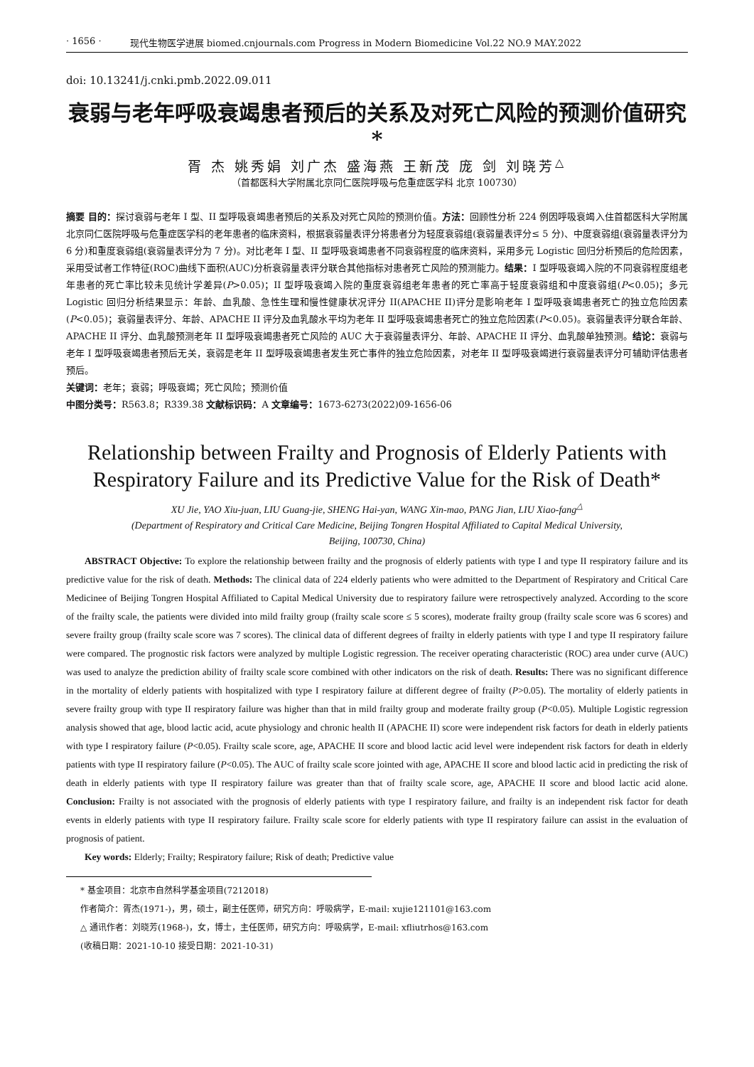· 1656 · 现代生物医学进展 biomed.cnjournals.com Progress in Modern Biomedicine Vol.22 NO.9 MAY.2022
doi: 10.13241/j.cnki.pmb.2022.09.011
衰弱与老年呼吸衰竭患者预后的关系及对死亡风险的预测价值研究 *
胥 杰 姚秀娟 刘广杰 盛海燕 王新茂 庞 剑 刘晓芳<sup>△</sup>
（首都医科大学附属北京同仁医院呼吸与危重症医学科 北京 100730）
摘要 目的：探讨衰弱与老年 I 型、II 型呼吸衰竭患者预后的关系及对死亡风险的预测价值。方法：回顾性分析 224 例因呼吸衰竭入住首都医科大学附属北京同仁医院呼吸与危重症医学科的老年患者的临床资料，根据衰弱量表评分将患者分为轻度衰弱组(衰弱量表评分≤ 5 分)、中度衰弱组(衰弱量表评分为 6 分)和重度衰弱组(衰弱量表评分为 7 分)。对比老年 I 型、II 型呼吸衰竭患者不同衰弱程度的临床资料，采用多元 Logistic 回归分析预后的危险因素，采用受试者工作特征(ROC)曲线下面积(AUC)分析衰弱量表评分联合其他指标对患者死亡风险的预测能力。结果：I 型呼吸衰竭入院的不同衰弱程度组老年患者的死亡率比较未见统计学差异(P>0.05)；II 型呼吸衰竭入院的重度衰弱组老年患者的死亡率高于轻度衰弱组和中度衰弱组(P<0.05)；多元 Logistic 回归分析结果显示：年龄、血乳酸、急性生理和慢性健康状况评分 II(APACHE II)评分是影响老年 I 型呼吸衰竭患者死亡的独立危险因素(P<0.05)；衰弱量表评分、年龄、APACHE II 评分及血乳酸水平均为老年 II 型呼吸衰竭患者死亡的独立危险因素(P<0.05)。衰弱量表评分联合年龄、APACHE II 评分、血乳酸预测老年 II 型呼吸衰竭患者死亡风险的 AUC 大于衰弱量表评分、年龄、APACHE II 评分、血乳酸单独预测。结论：衰弱与老年 I 型呼吸衰竭患者预后无关，衰弱是老年 II 型呼吸衰竭患者发生死亡事件的独立危险因素，对老年 II 型呼吸衰竭进行衰弱量表评分可辅助评估患者预后。
关键词：老年；衰弱；呼吸衰竭；死亡风险；预测价值
中图分类号：R563.8；R339.38 文献标识码：A 文章编号：1673-6273(2022)09-1656-06
Relationship between Frailty and Prognosis of Elderly Patients with Respiratory Failure and its Predictive Value for the Risk of Death*
XU Jie, YAO Xiu-juan, LIU Guang-jie, SHENG Hai-yan, WANG Xin-mao, PANG Jian, LIU Xiao-fang<sup>△</sup>
(Department of Respiratory and Critical Care Medicine, Beijing Tongren Hospital Affiliated to Capital Medical University,
Beijing, 100730, China)
ABSTRACT Objective: To explore the relationship between frailty and the prognosis of elderly patients with type I and type II respiratory failure and its predictive value for the risk of death. Methods: The clinical data of 224 elderly patients who were admitted to the Department of Respiratory and Critical Care Medicinee of Beijing Tongren Hospital Affiliated to Capital Medical University due to respiratory failure were retrospectively analyzed. According to the score of the frailty scale, the patients were divided into mild frailty group (frailty scale score ≤ 5 scores), moderate frailty group (frailty scale score was 6 scores) and severe frailty group (frailty scale score was 7 scores). The clinical data of different degrees of frailty in elderly patients with type I and type II respiratory failure were compared. The prognostic risk factors were analyzed by multiple Logistic regression. The receiver operating characteristic (ROC) area under curve (AUC) was used to analyze the prediction ability of frailty scale score combined with other indicators on the risk of death. Results: There was no significant difference in the mortality of elderly patients with hospitalized with type I respiratory failure at different degree of frailty (P>0.05). The mortality of elderly patients in severe frailty group with type II respiratory failure was higher than that in mild frailty group and moderate frailty group (P<0.05). Multiple Logistic regression analysis showed that age, blood lactic acid, acute physiology and chronic health II (APACHE II) score were independent risk factors for death in elderly patients with type I respiratory failure (P<0.05). Frailty scale score, age, APACHE II score and blood lactic acid level were independent risk factors for death in elderly patients with type II respiratory failure (P<0.05). The AUC of frailty scale score jointed with age, APACHE II score and blood lactic acid in predicting the risk of death in elderly patients with type II respiratory failure was greater than that of frailty scale score, age, APACHE II score and blood lactic acid alone. Conclusion: Frailty is not associated with the prognosis of elderly patients with type I respiratory failure, and frailty is an independent risk factor for death events in elderly patients with type II respiratory failure. Frailty scale score for elderly patients with type II respiratory failure can assist in the evaluation of prognosis of patient.
Key words: Elderly; Frailty; Respiratory failure; Risk of death; Predictive value
* 基金项目：北京市自然科学基金项目(7212018)
作者简介：胥杰(1971-)，男，硕士，副主任医师，研究方向：呼吸病学，E-mail: xujie121101@163.com
△ 通讯作者：刘晓芳(1968-)，女，博士，主任医师，研究方向：呼吸病学，E-mail: xfliutrhos@163.com
(收稿日期：2021-10-10 接受日期：2021-10-31)